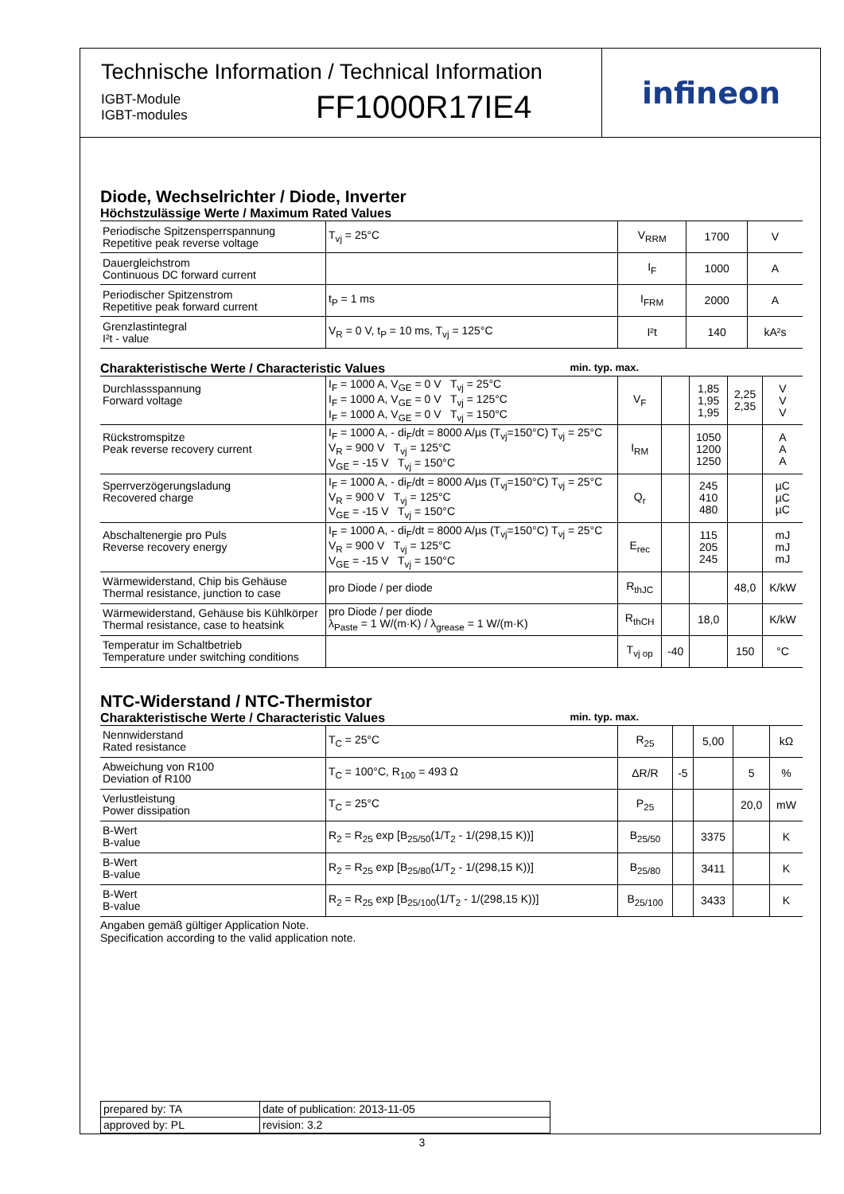Technische Information / Technical Information
IGBT-Module
IGBT-modules
FF1000R17IE4
infineon
Diode, Wechselrichter / Diode, Inverter
Höchstzulässige Werte / Maximum Rated Values
| Periodische Spitzensperrspannung Repetitive peak reverse voltage | T<sub>vj</sub> = 25°C | V<sub>RRM</sub> | 1700 | V |
| Dauergleichstrom Continuous DC forward current | | I<sub>F</sub> | 1000 | A |
| Periodischer Spitzenstrom Repetitive peak forward current | t<sub>P</sub> = 1 ms | I<sub>FRM</sub> | 2000 | A |
| Grenzlastintegral I²t - value | V<sub>R</sub> = 0 V, t<sub>P</sub> = 10 ms, T<sub>vj</sub> = 125°C | I²t | 140 | kA²s |
Charakteristische Werte / Characteristic Values min. typ. max.
| Durchlassspannung Forward voltage | I<sub>F</sub> = 1000 A, V<sub>GE</sub> = 0 V T<sub>vj</sub> = 25°C I<sub>F</sub> = 1000 A, V<sub>GE</sub> = 0 V T<sub>vj</sub> = 125°C I<sub>F</sub> = 1000 A, V<sub>GE</sub> = 0 V T<sub>vj</sub> = 150°C | V<sub>F</sub> | | 1,85 1,95 1,95 | 2,25 2,35 | V V V |
| Rückstromspitze Peak reverse recovery current | I<sub>F</sub> = 1000 A, - di<sub>F</sub>/dt = 8000 A/µs (T<sub>vj</sub>=150°C) T<sub>vj</sub> = 25°C V<sub>R</sub> = 900 V T<sub>vj</sub> = 125°C V<sub>GE</sub> = -15 V T<sub>vj</sub> = 150°C | I<sub>RM</sub> | | 1050 1200 1250 | | A A A |
| Sperrverzögerungsladung Recovered charge | I<sub>F</sub> = 1000 A, - di<sub>F</sub>/dt = 8000 A/µs (T<sub>vj</sub>=150°C) T<sub>vj</sub> = 25°C V<sub>R</sub> = 900 V T<sub>vj</sub> = 125°C V<sub>GE</sub> = -15 V T<sub>vj</sub> = 150°C | Q<sub>r</sub> | | 245 410 480 | | µC µC µC |
| Abschaltenergie pro Puls Reverse recovery energy | I<sub>F</sub> = 1000 A, - di<sub>F</sub>/dt = 8000 A/µs (T<sub>vj</sub>=150°C) T<sub>vj</sub> = 25°C V<sub>R</sub> = 900 V T<sub>vj</sub> = 125°C V<sub>GE</sub> = -15 V T<sub>vj</sub> = 150°C | E<sub>rec</sub> | | 115 205 245 | | mJ mJ mJ |
| Wärmewiderstand, Chip bis Gehäuse Thermal resistance, junction to case | pro Diode / per diode | R<sub>thJC</sub> | | | 48,0 | K/kW |
| Wärmewiderstand, Gehäuse bis Kühlkörper Thermal resistance, case to heatsink | pro Diode / per diode λ<sub>Paste</sub> = 1 W/(m·K) / λ<sub>grease</sub> = 1 W/(m·K) | R<sub>thCH</sub> | | 18,0 | | K/kW |
| Temperatur im Schaltbetrieb Temperature under switching conditions | | T<sub>vj op</sub> | -40 | | 150 | °C |
NTC-Widerstand / NTC-Thermistor
Charakteristische Werte / Characteristic Values min. typ. max.
| Nennwiderstand Rated resistance | T<sub>C</sub> = 25°C | R<sub>25</sub> | | 5,00 | | kΩ |
| Abweichung von R100 Deviation of R100 | T<sub>C</sub> = 100°C, R<sub>100</sub> = 493 Ω | ΔR/R | -5 | | 5 | % |
| Verlustleistung Power dissipation | T<sub>C</sub> = 25°C | P<sub>25</sub> | | | 20,0 | mW |
| B-Wert B-value | R<sub>2</sub> = R<sub>25</sub> exp [B<sub>25/50</sub>(1/T<sub>2</sub> - 1/(298,15 K))] | B<sub>25/50</sub> | | 3375 | | K |
| B-Wert B-value | R<sub>2</sub> = R<sub>25</sub> exp [B<sub>25/80</sub>(1/T<sub>2</sub> - 1/(298,15 K))] | B<sub>25/80</sub> | | 3411 | | K |
| B-Wert B-value | R<sub>2</sub> = R<sub>25</sub> exp [B<sub>25/100</sub>(1/T<sub>2</sub> - 1/(298,15 K))] | B<sub>25/100</sub> | | 3433 | | K |
Angaben gemäß gültiger Application Note.
Specification according to the valid application note.
| prepared by: TA | date of publication: 2013-11-05 |
| approved by: PL | revision: 3.2 |
3